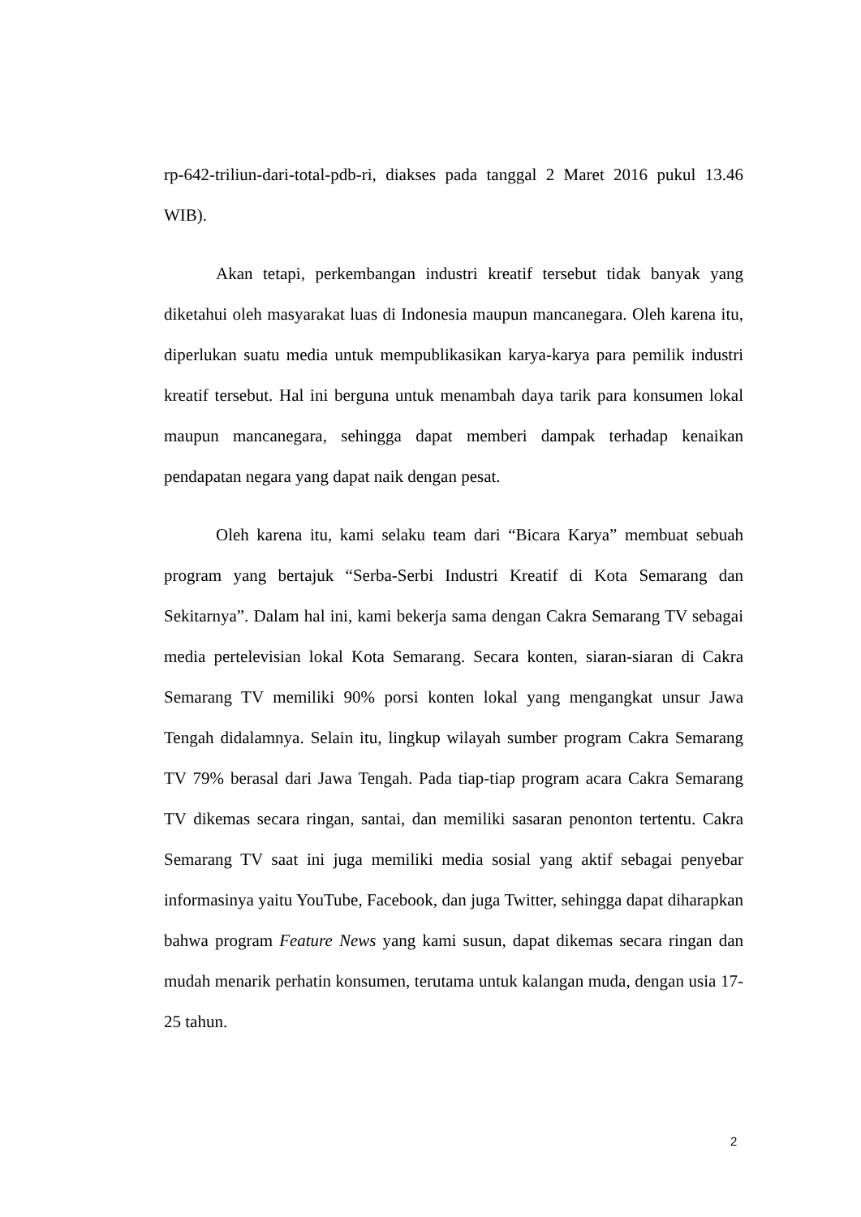rp-642-triliun-dari-total-pdb-ri, diakses pada tanggal 2 Maret 2016 pukul 13.46 WIB).
Akan tetapi, perkembangan industri kreatif tersebut tidak banyak yang diketahui oleh masyarakat luas di Indonesia maupun mancanegara. Oleh karena itu, diperlukan suatu media untuk mempublikasikan karya-karya para pemilik industri kreatif tersebut. Hal ini berguna untuk menambah daya tarik para konsumen lokal maupun mancanegara, sehingga dapat memberi dampak terhadap kenaikan pendapatan negara yang dapat naik dengan pesat.
Oleh karena itu, kami selaku team dari “Bicara Karya” membuat sebuah program yang bertajuk “Serba-Serbi Industri Kreatif di Kota Semarang dan Sekitarnya”. Dalam hal ini, kami bekerja sama dengan Cakra Semarang TV sebagai media pertelevisian lokal Kota Semarang. Secara konten, siaran-siaran di Cakra Semarang TV memiliki 90% porsi konten lokal yang mengangkat unsur Jawa Tengah didalamnya. Selain itu, lingkup wilayah sumber program Cakra Semarang TV 79% berasal dari Jawa Tengah. Pada tiap-tiap program acara Cakra Semarang TV dikemas secara ringan, santai, dan memiliki sasaran penonton tertentu. Cakra Semarang TV saat ini juga memiliki media sosial yang aktif sebagai penyebar informasinya yaitu YouTube, Facebook, dan juga Twitter, sehingga dapat diharapkan bahwa program Feature News yang kami susun, dapat dikemas secara ringan dan mudah menarik perhatin konsumen, terutama untuk kalangan muda, dengan usia 17-25 tahun.
2